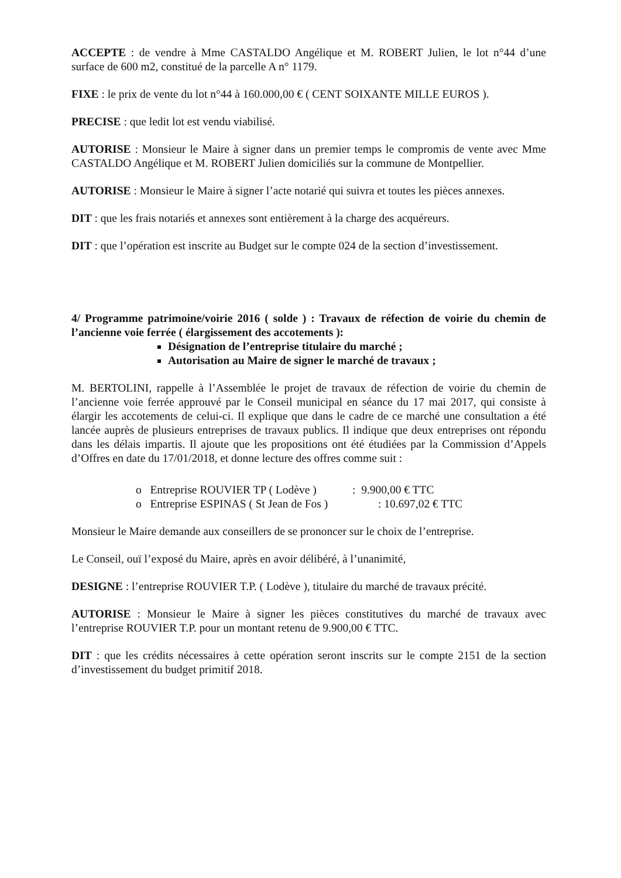ACCEPTE : de vendre à Mme CASTALDO Angélique et M. ROBERT Julien, le lot n°44 d’une surface de 600 m2, constitué de la parcelle A n° 1179.
FIXE : le prix de vente du lot n°44 à 160.000,00 € ( CENT SOIXANTE MILLE EUROS ).
PRECISE : que ledit lot est vendu viabilisé.
AUTORISE : Monsieur le Maire à signer dans un premier temps le compromis de vente avec Mme CASTALDO Angélique et M. ROBERT Julien domiciliés sur la commune de Montpellier.
AUTORISE : Monsieur le Maire à signer l’acte notarié qui suivra et toutes les pièces annexes.
DIT : que les frais notariés et annexes sont entièrement à la charge des acquéreurs.
DIT : que l’opération est inscrite au Budget sur le compte 024 de la section d’investissement.
4/ Programme patrimoine/voirie 2016 ( solde ) : Travaux de réfection de voirie du chemin de l’ancienne voie ferrée ( élargissement des accotements ):
Désignation de l’entreprise titulaire du marché ;
Autorisation au Maire de signer le marché de travaux ;
M. BERTOLINI, rappelle à l’Assemblée le projet de travaux de réfection de voirie du chemin de l’ancienne voie ferrée approuvé par le Conseil municipal en séance du 17 mai 2017, qui consiste à élargir les accotements de celui-ci. Il explique que dans le cadre de ce marché une consultation a été lancée auprès de plusieurs entreprises de travaux publics. Il indique que deux entreprises ont répondu dans les délais impartis. Il ajoute que les propositions ont été étudiées par la Commission d’Appels d’Offres en date du 17/01/2018, et donne lecture des offres comme suit :
o Entreprise ROUVIER TP ( Lodève ): 9.900,00 € TTC
o Entreprise ESPINAS ( St Jean de Fos ) : 10.697,02 € TTC
Monsieur le Maire demande aux conseillers de se prononcer sur le choix de l’entreprise.
Le Conseil, ouï l’exposé du Maire, après en avoir délibéré, à l’unanimité,
DESIGNE : l’entreprise ROUVIER T.P. ( Lodève ), titulaire du marché de travaux précité.
AUTORISE : Monsieur le Maire à signer les pièces constitutives du marché de travaux avec l’entreprise ROUVIER T.P. pour un montant retenu de 9.900,00 € TTC.
DIT : que les crédits nécessaires à cette opération seront inscrits sur le compte 2151 de la section d’investissement du budget primitif 2018.